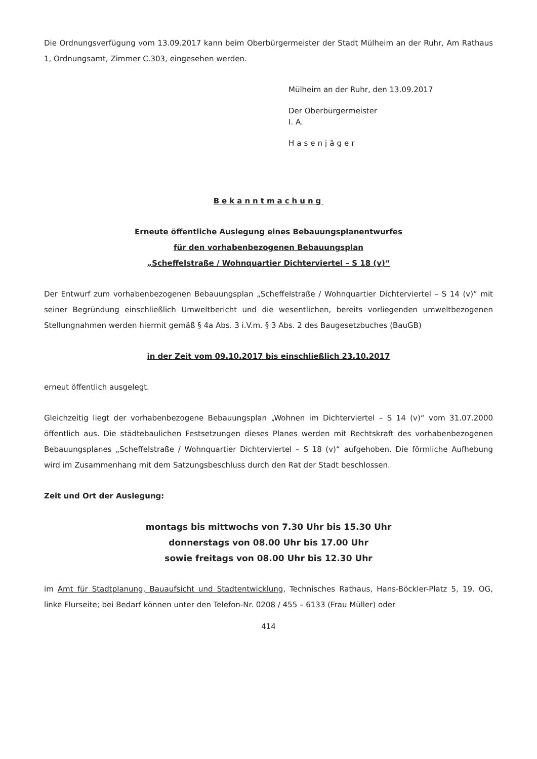Die Ordnungsverfügung vom 13.09.2017 kann beim Oberbürgermeister der Stadt Mülheim an der Ruhr, Am Rathaus 1, Ordnungsamt, Zimmer C.303, eingesehen werden.
Mülheim an der Ruhr, den 13.09.2017
Der Oberbürgermeister
I. A.
Hasenjäger
Bekanntmachung
Erneute öffentliche Auslegung eines Bebauungsplanentwurfes
für den vorhabenbezogenen Bebauungsplan
„Scheffelstraße / Wohnquartier Dichterviertel – S 18 (v)“
Der Entwurf zum vorhabenbezogenen Bebauungsplan „Scheffelstraße / Wohnquartier Dichterviertel – S 14 (v)“ mit seiner Begründung einschließlich Umweltbericht und die wesentlichen, bereits vorliegenden umweltbezogenen Stellungnahmen werden hiermit gemäß § 4a Abs. 3 i.V.m. § 3 Abs. 2 des Baugesetzbuches (BauGB)
in der Zeit vom 09.10.2017 bis einschließlich 23.10.2017
erneut öffentlich ausgelegt.
Gleichzeitig liegt der vorhabenbezogene Bebauungsplan „Wohnen im Dichterviertel – S 14 (v)“ vom 31.07.2000 öffentlich aus. Die städtebaulichen Festsetzungen dieses Planes werden mit Rechtskraft des vorhabenbezogenen Bebauungsplanes „Scheffelstraße / Wohnquartier Dichterviertel – S 18 (v)“ aufgehoben. Die förmliche Aufhebung wird im Zusammenhang mit dem Satzungsbeschluss durch den Rat der Stadt beschlossen.
Zeit und Ort der Auslegung:
montags bis mittwochs von 7.30 Uhr bis 15.30 Uhr
donnerstags von 08.00 Uhr bis 17.00 Uhr
sowie freitags von 08.00 Uhr bis 12.30 Uhr
im Amt für Stadtplanung, Bauaufsicht und Stadtentwicklung, Technisches Rathaus, Hans-Böckler-Platz 5, 19. OG, linke Flurseite; bei Bedarf können unter den Telefon-Nr. 0208 / 455 – 6133 (Frau Müller) oder
414